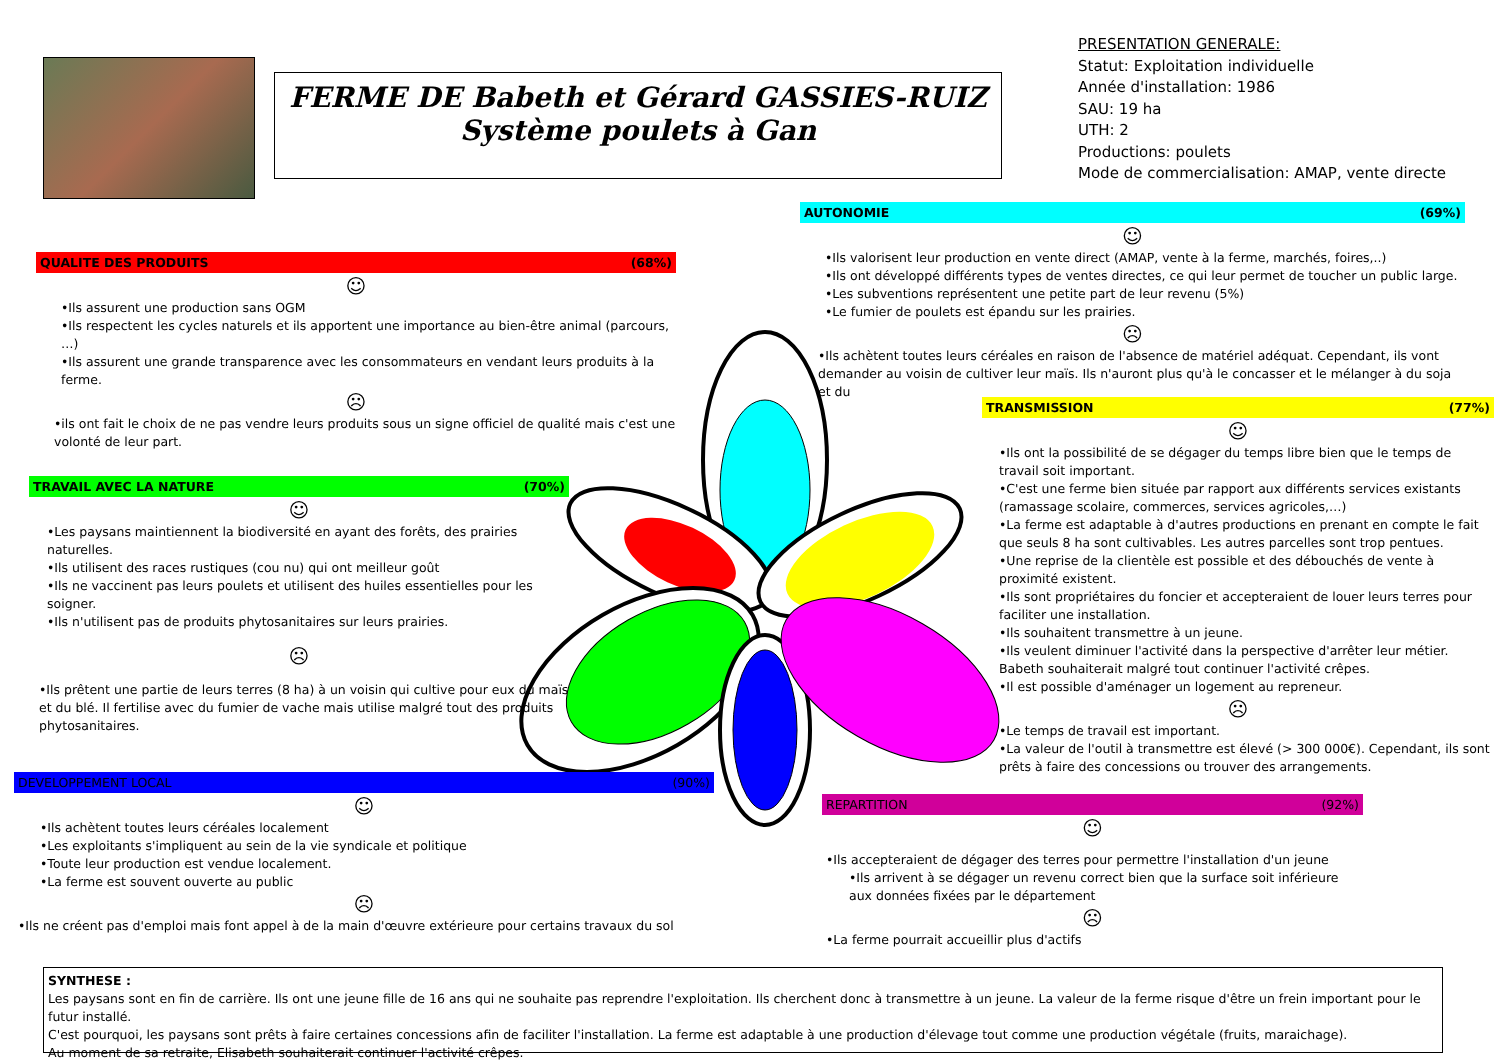FERME DE Babeth et Gérard GASSIES-RUIZ
Système poulets à Gan
PRESENTATION GENERALE:
Statut: Exploitation individuelle
Année d'installation: 1986
SAU: 19 ha
UTH: 2
Productions: poulets
Mode de commercialisation: AMAP, vente directe
AUTONOMIE (69%)
☺
•Ils valorisent leur production en vente direct (AMAP, vente à la ferme, marchés, foires,..)
•Ils ont développé différents types de ventes directes, ce qui leur permet de toucher un public large.
•Les subventions représentent une petite part de leur revenu (5%)
•Le fumier de poulets est épandu sur les prairies.
☹
•Ils achètent toutes leurs céréales en raison de l'absence de matériel adéquat. Cependant, ils vont demander au voisin de cultiver leur maïs. Ils n'auront plus qu'à le concasser et le mélanger à du soja et du
QUALITE DES PRODUITS (68%)
☺
•Ils assurent une production sans OGM
•Ils respectent les cycles naturels et ils apportent une importance au bien-être animal (parcours, …)
•Ils assurent une grande transparence avec les consommateurs en vendant leurs produits à la ferme.
☹
•ils ont fait le choix de ne pas vendre leurs produits sous un signe officiel de qualité mais c'est une volonté de leur part.
TRANSMISSION (77%)
☺
•Ils ont la possibilité de se dégager du temps libre bien que le temps de travail soit important.
•C'est une ferme bien située par rapport aux différents services existants (ramassage scolaire, commerces, services agricoles,…)
•La ferme est adaptable à d'autres productions en prenant en compte le fait que seuls 8 ha sont cultivables. Les autres parcelles sont trop pentues.
•Une reprise de la clientèle est possible et des débouchés de vente à proximité existent.
•Ils sont propriétaires du foncier et accepteraient de louer leurs terres pour faciliter une installation.
•Ils souhaitent transmettre à un jeune.
•Ils veulent diminuer l'activité dans la perspective d'arrêter leur métier. Babeth souhaiterait malgré tout continuer l'activité crêpes.
•Il est possible d'aménager un logement au repreneur.
☹
•Le temps de travail est important.
•La valeur de l'outil à transmettre est élevé (> 300 000€). Cependant, ils sont prêts à faire des concessions ou trouver des arrangements.
TRAVAIL AVEC LA NATURE (70%)
☺
•Les paysans maintiennent la biodiversité en ayant des forêts, des prairies naturelles.
•Ils utilisent des races rustiques (cou nu) qui ont meilleur goût
•Ils ne vaccinent pas leurs poulets et utilisent des huiles essentielles pour les soigner.
•Ils n'utilisent pas de produits phytosanitaires sur leurs prairies.
☹
•Ils prêtent une partie de leurs terres (8 ha) à un voisin qui cultive pour eux du maïs et du blé. Il fertilise avec du fumier de vache mais utilise malgré tout des produits phytosanitaires.
DEVELOPPEMENT LOCAL (90%)
☺
•Ils achètent toutes leurs céréales localement
•Les exploitants s'impliquent au sein de la vie syndicale et politique
•Toute leur production est vendue localement.
•La ferme est souvent ouverte au public
☹
•Ils ne créent pas d'emploi mais font appel à de la main d'œuvre extérieure pour certains travaux du sol
REPARTITION (92%)
☺
•Ils accepteraient de dégager des terres pour permettre l'installation d'un jeune
•Ils arrivent à se dégager un revenu correct bien que la surface soit inférieure aux données fixées par le département
☹
•La ferme pourrait accueillir plus d'actifs
SYNTHESE :
Les paysans sont en fin de carrière. Ils ont une jeune fille de 16 ans qui ne souhaite pas reprendre l'exploitation. Ils cherchent donc à transmettre à un jeune. La valeur de la ferme risque d'être un frein important pour le futur installé.
C'est pourquoi, les paysans sont prêts à faire certaines concessions afin de faciliter l'installation. La ferme est adaptable à une production d'élevage tout comme une production végétale (fruits, maraichage).
Au moment de sa retraite, Elisabeth souhaiterait continuer l'activité crêpes.